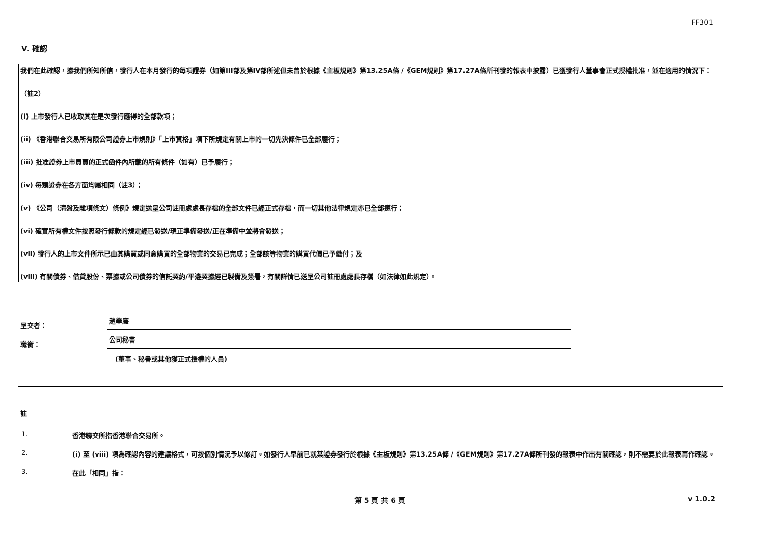FF301
V. 確認
我們在此確認，據我們所知所信，發行人在本月發行的每項證券（如第III部及第IV部所述但未曾於根據《主板規則》第13.25A條 /《GEM規則》第17.27A條所刊發的報表中披露）已獲發行人董事會正式授權批准，並在適用的情況下：
（註2）
(i) 上市發行人已收取其在是次發行應得的全部款項；
(ii) 《香港聯合交易所有限公司證券上市規則》「上市資格」項下所規定有關上市的一切先決條件已全部履行；
(iii) 批准證券上市買賣的正式函件內所載的所有條件（如有）已予履行；
(iv) 每類證券在各方面均屬相同（註3）；
(v) 《公司（清盤及雜項條文）條例》規定送呈公司註冊處處長存檔的全部文件已經正式存檔，而一切其他法律規定亦已全部遵行；
(vi) 確實所有權文件按照發行條款的規定經已發送/現正準備發送/正在準備中並將會發送；
(vii) 發行人的上市文件所示已由其購買或同意購買的全部物業的交易已完成；全部該等物業的購買代價已予繳付；及
(viii) 有關債券、借貸股份、票據或公司債券的信託契約/平邊契據經已製備及簽署，有關詳情已送呈公司註冊處處長存檔（如法律如此規定）。
呈交者：
趙學廉
職銜：
公司秘書
(董事、秘書或其他獲正式授權的人員)
註
1. 香港聯交所指香港聯合交易所。
2. (i) 至 (viii) 項為確認內容的建議格式，可按個別情況予以修訂。如發行人早前已就某證券發行於根據《主板規則》第13.25A條 /《GEM規則》第17.27A條所刊發的報表中作出有關確認，則不需要於此報表再作確認。
3. 在此「相同」指：
第 5 頁 共 6 頁 v 1.0.2